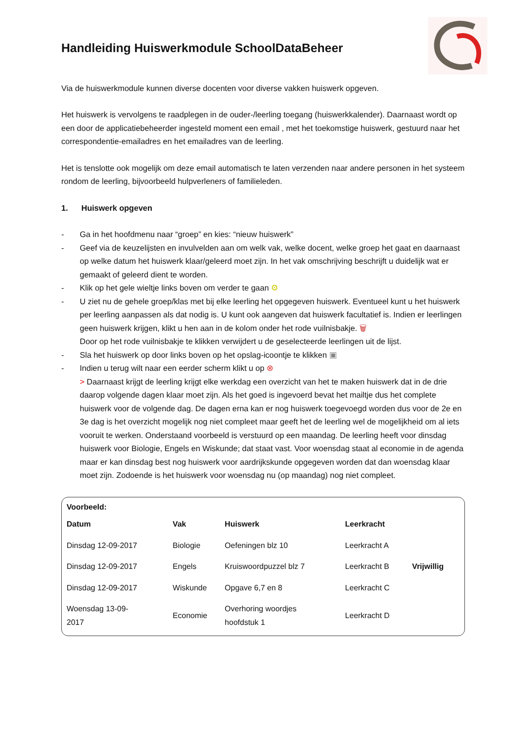Handleiding Huiswerkmodule SchoolDataBeheer
Via de huiswerkmodule kunnen diverse docenten voor diverse vakken huiswerk opgeven.
Het huiswerk is vervolgens te raadplegen in de ouder-/leerling toegang (huiswerkkalender). Daarnaast wordt op een door de applicatiebeheerder ingesteld moment een email , met het toekomstige huiswerk, gestuurd naar het correspondentie-emailadres en het emailadres van de leerling.
Het is tenslotte ook mogelijk om deze email automatisch te laten verzenden naar andere personen in het systeem rondom de leerling, bijvoorbeeld hulpverleners of familieleden.
1. Huiswerk opgeven
- Ga in het hoofdmenu naar “groep” en kies: “nieuw huiswerk”
- Geef via de keuzelijsten en invulvelden aan om welk vak, welke docent, welke groep het gaat en daarnaast op welke datum het huiswerk klaar/geleerd moet zijn. In het vak omschrijving beschrijft u duidelijk wat er gemaakt of geleerd dient te worden.
- Klik op het gele wieltje links boven om verder te gaan ⚙
- U ziet nu de gehele groep/klas met bij elke leerling het opgegeven huiswerk. Eventueel kunt u het huiswerk per leerling aanpassen als dat nodig is. U kunt ook aangeven dat huiswerk facultatief is. Indien er leerlingen geen huiswerk krijgen, klikt u hen aan in de kolom onder het rode vuilnisbakje. 🗑
Door op het rode vuilnisbakje te klikken verwijdert u de geselecteerde leerlingen uit de lijst.
- Sla het huiswerk op door links boven op het opslag-icoontje te klikken ▣
- Indien u terug wilt naar een eerder scherm klikt u op ⊗
> Daarnaast krijgt de leerling krijgt elke werkdag een overzicht van het te maken huiswerk dat in de drie daarop volgende dagen klaar moet zijn. Als het goed is ingevoerd bevat het mailtje dus het complete huiswerk voor de volgende dag. De dagen erna kan er nog huiswerk toegevoegd worden dus voor de 2e en 3e dag is het overzicht mogelijk nog niet compleet maar geeft het de leerling wel de mogelijkheid om al iets vooruit te werken. Onderstaand voorbeeld is verstuurd op een maandag. De leerling heeft voor dinsdag huiswerk voor Biologie, Engels en Wiskunde; dat staat vast. Voor woensdag staat al economie in de agenda maar er kan dinsdag best nog huiswerk voor aardrijkskunde opgegeven worden dat dan woensdag klaar moet zijn. Zodoende is het huiswerk voor woensdag nu (op maandag) nog niet compleet.
Voorbeeld:
| Datum | Vak | Huiswerk | Leerkracht | |
| --- | --- | --- | --- | --- |
| Dinsdag 12-09-2017 | Biologie | Oefeningen blz 10 | Leerkracht A | |
| Dinsdag 12-09-2017 | Engels | Kruiswoordpuzzel blz 7 | Leerkracht B | Vrijwillig |
| Dinsdag 12-09-2017 | Wiskunde | Opgave 6,7 en 8 | Leerkracht C | |
| Woensdag 13-09- 2017 | Economie | Overhoring woordjes hoofdstuk 1 | Leerkracht D | |